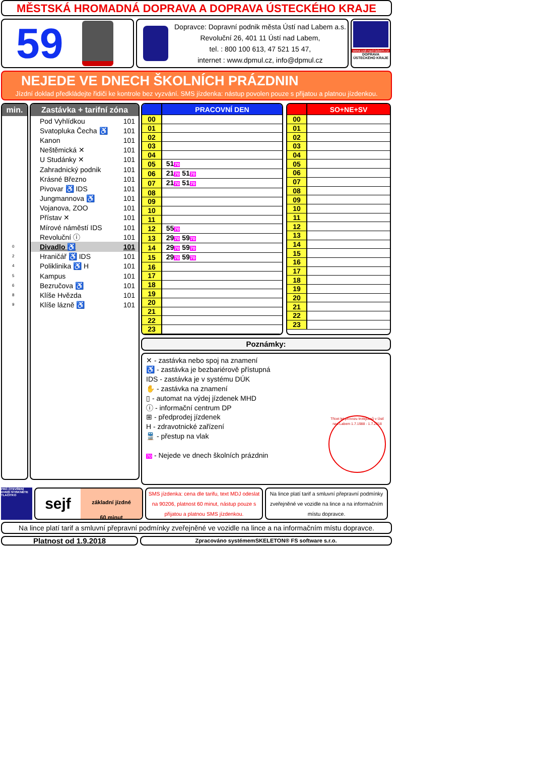MĚSTSKÁ HROMADNÁ DOPRAVA A DOPRAVA ÚSTECKÉHO KRAJE
59
Dopravce: Dopravní podnik města Ústí nad Labem a.s.
Revoluční 26, 401 11 Ústí nad Labem,
tel. : 800 100 613, 47 521 15 47,
internet : www.dpmul.cz, info@dpmul.cz
www.usti-nad-labem.cz
DOPRAVA ÚSTECKÉHO KRAJE
NEJEDE VE DNECH ŠKOLNÍCH PRÁZDNIN
Jízdní doklad předkládejte řidiči ke kontrole bez vyzvání. SMS jízdenka: nástup povolen pouze s přijatou a platnou jízdenkou.
min.
| 0 |
| 2 |
| 4 |
| 5 |
| 6 |
| 8 |
| 9 |
Zastávka + tarifní zóna
| Pod Vyhlídkou | 101 |
| Svatopluka Čecha ♿ | 101 |
| Kanon | 101 |
| Neštěmická ✕ | 101 |
| U Studánky ✕ | 101 |
| Zahradnický podnik | 101 |
| Krásné Březno | 101 |
| Pivovar ♿ IDS | 101 |
| Jungmannova ♿ | 101 |
| Vojanova, ZOO | 101 |
| Přístav ✕ | 101 |
| Mírové náměstí IDS | 101 |
| Revoluční ⓘ | 101 |
| Divadlo ♿ | 101 |
| Hraničář ♿ IDS | 101 |
| Poliklinika ♿ H | 101 |
| Kampus | 101 |
| Bezručova ♿ | 101 |
| Klíše Hvězda | 101 |
| Klíše lázně ♿ | 101 |
| | PRACOVNÍ DEN |
| 00 | |
| 01 | |
| 02 | |
| 03 | |
| 04 | |
| 05 | 51 70 |
| 06 | 21 70 51 70 |
| 07 | 21 70 51 70 |
| 08 | |
| 09 | |
| 10 | |
| 11 | |
| 12 | 55 70 |
| 13 | 29 70 59 70 |
| 14 | 29 70 59 70 |
| 15 | 29 70 59 70 |
| 16 | |
| 17 | |
| 18 | |
| 19 | |
| 20 | |
| 21 | |
| 22 | |
| 23 | |
| | SO+NE+SV |
| 00 | |
| 01 | |
| 02 | |
| 03 | |
| 04 | |
| 05 | |
| 06 | |
| 07 | |
| 08 | |
| 09 | |
| 10 | |
| 11 | |
| 12 | |
| 13 | |
| 14 | |
| 15 | |
| 16 | |
| 17 | |
| 18 | |
| 19 | |
| 20 | |
| 21 | |
| 22 | |
| 23 | |
Poznámky:
✕ - zastávka nebo spoj na znamení
♿ - zastávka je bezbariérově přístupná
IDS - zastávka je v systému DÚK
✋ - zastávka na znamení
▯ - automat na výdej jízdenek MHD
ⓘ - informační centrum DP
⊞ - předprodej jízdenek
H - zdravotnické zařízení
🚆 - přestup na vlak
70 - Nejede ve dnech školních prázdnin
Třicet let provozu trolejbusů v Ústí nad Labem 1.7.1988 - 1.7.2018
PRO OTEVŘENÍ DVEŘÍ STISKNĚTE TLAČÍTKO
sejf
základní jízdné
60 minut
SMS jízdenka: cena dle tarifu, text MDJ odeslat na 90206, platnost 60 minut, nástup pouze s přijatou a platnou SMS jízdenkou.
Na lince platí tarif a smluvní přepravní podmínky zveřejněné ve vozidle na lince a na informačním místu dopravce.
Na lince platí tarif a smluvní přepravní podmínky zveřejněné ve vozidle na lince a na informačním místu dopravce.
Platnost od 1.9.2018
Zpracováno systémemSKELETON® FS software s.r.o.